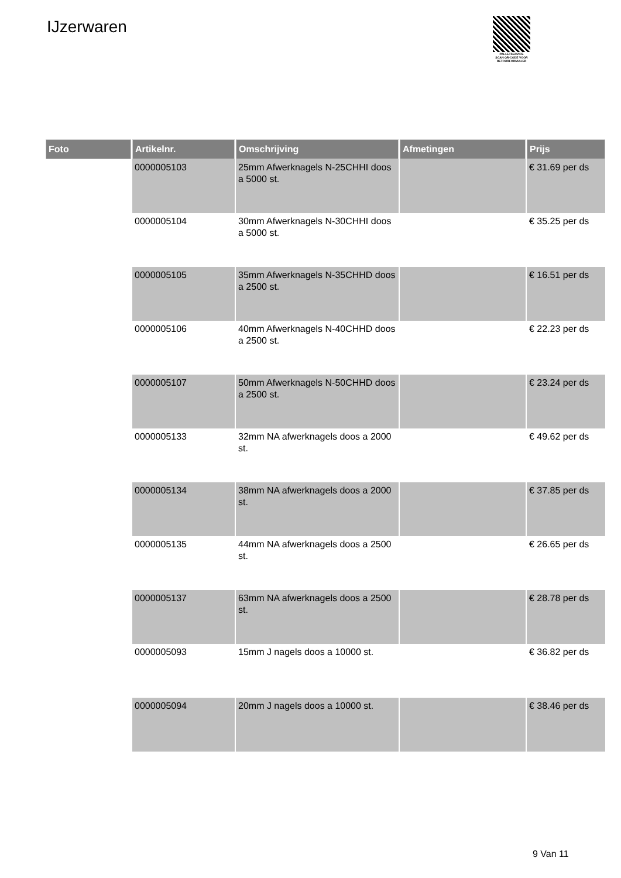IJzerwaren
PALLETSERVICE
SCAN QR-CODE VOOR RETOURFORMULIER
| Foto | Artikelnr. | Omschrijving | Afmetingen | Prijs |
| --- | --- | --- | --- | --- |
| | 0000005103 | 25mm Afwerknagels N-25CHHI doos a 5000 st. | | € 31.69 per ds |
| | 0000005104 | 30mm Afwerknagels N-30CHHI doos a 5000 st. | | € 35.25 per ds |
| | 0000005105 | 35mm Afwerknagels N-35CHHD doos a 2500 st. | | € 16.51 per ds |
| | 0000005106 | 40mm Afwerknagels N-40CHHD doos a 2500 st. | | € 22.23 per ds |
| | 0000005107 | 50mm Afwerknagels N-50CHHD doos a 2500 st. | | € 23.24 per ds |
| | 0000005133 | 32mm NA afwerknagels doos a 2000 st. | | € 49.62 per ds |
| | 0000005134 | 38mm NA afwerknagels doos a 2000 st. | | € 37.85 per ds |
| | 0000005135 | 44mm NA afwerknagels doos a 2500 st. | | € 26.65 per ds |
| | 0000005137 | 63mm NA afwerknagels doos a 2500 st. | | € 28.78 per ds |
| | 0000005093 | 15mm J nagels doos a 10000 st. | | € 36.82 per ds |
| | 0000005094 | 20mm J nagels doos a 10000 st. | | € 38.46 per ds |
9 Van 11